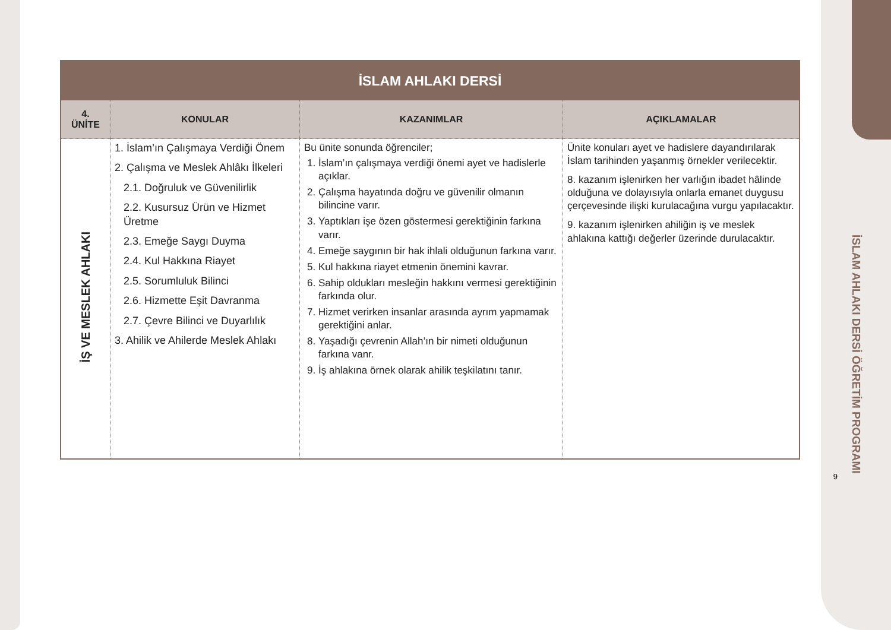İSLAM AHLAKI DERSİ ÖĞRETİM PROGRAMI
9
| İSLAM AHLAKI DERSİ | | | |
| --- | --- | --- | --- |
| 4. ÜNİTE | KONULAR | KAZANIMLAR | AÇIKLAMALAR |
| İŞ VE MESLEK AHLAKI | 1. İslam’ın Çalışmaya Verdiği Önem 2. Çalışma ve Meslek Ahlâkı İlkeleri 2.1. Doğruluk ve Güvenilirlik 2.2. Kusursuz Ürün ve Hizmet Üretme 2.3. Emeğe Saygı Duyma 2.4. Kul Hakkına Riayet 2.5. Sorumluluk Bilinci 2.6. Hizmette Eşit Davranma 2.7. Çevre Bilinci ve Duyarlılık 3. Ahilik ve Ahilerde Meslek Ahlakı | Bu ünite sonunda öğrenciler; 1. İslam’ın çalışmaya verdiği önemi ayet ve hadislerle açıklar. 2. Çalışma hayatında doğru ve güvenilir olmanın bilincine varır. 3. Yaptıkları işe özen göstermesi gerektiğinin farkına varır. 4. Emeğe saygının bir hak ihlali olduğunun farkına varır. 5. Kul hakkına riayet etmenin önemini kavrar. 6. Sahip oldukları mesleğin hakkını vermesi gerektiğinin farkında olur. 7. Hizmet verirken insanlar arasında ayrım yapmamak gerektiğini anlar. 8. Yaşadığı çevrenin Allah’ın bir nimeti olduğunun farkına vanr. 9. İş ahlakına örnek olarak ahilik teşkilatını tanır. | Ünite konuları ayet ve hadislere dayandırılarak İslam tarihinden yaşanmış örnekler verilecektir. 8. kazanım işlenirken her varlığın ibadet hâlinde olduğuna ve dolayısıyla onlarla emanet duygusu çerçevesinde ilişki kurulacağına vurgu yapılacaktır. 9. kazanım işlenirken ahiliğin iş ve meslek ahlakına kattığı değerler üzerinde durulacaktır. |